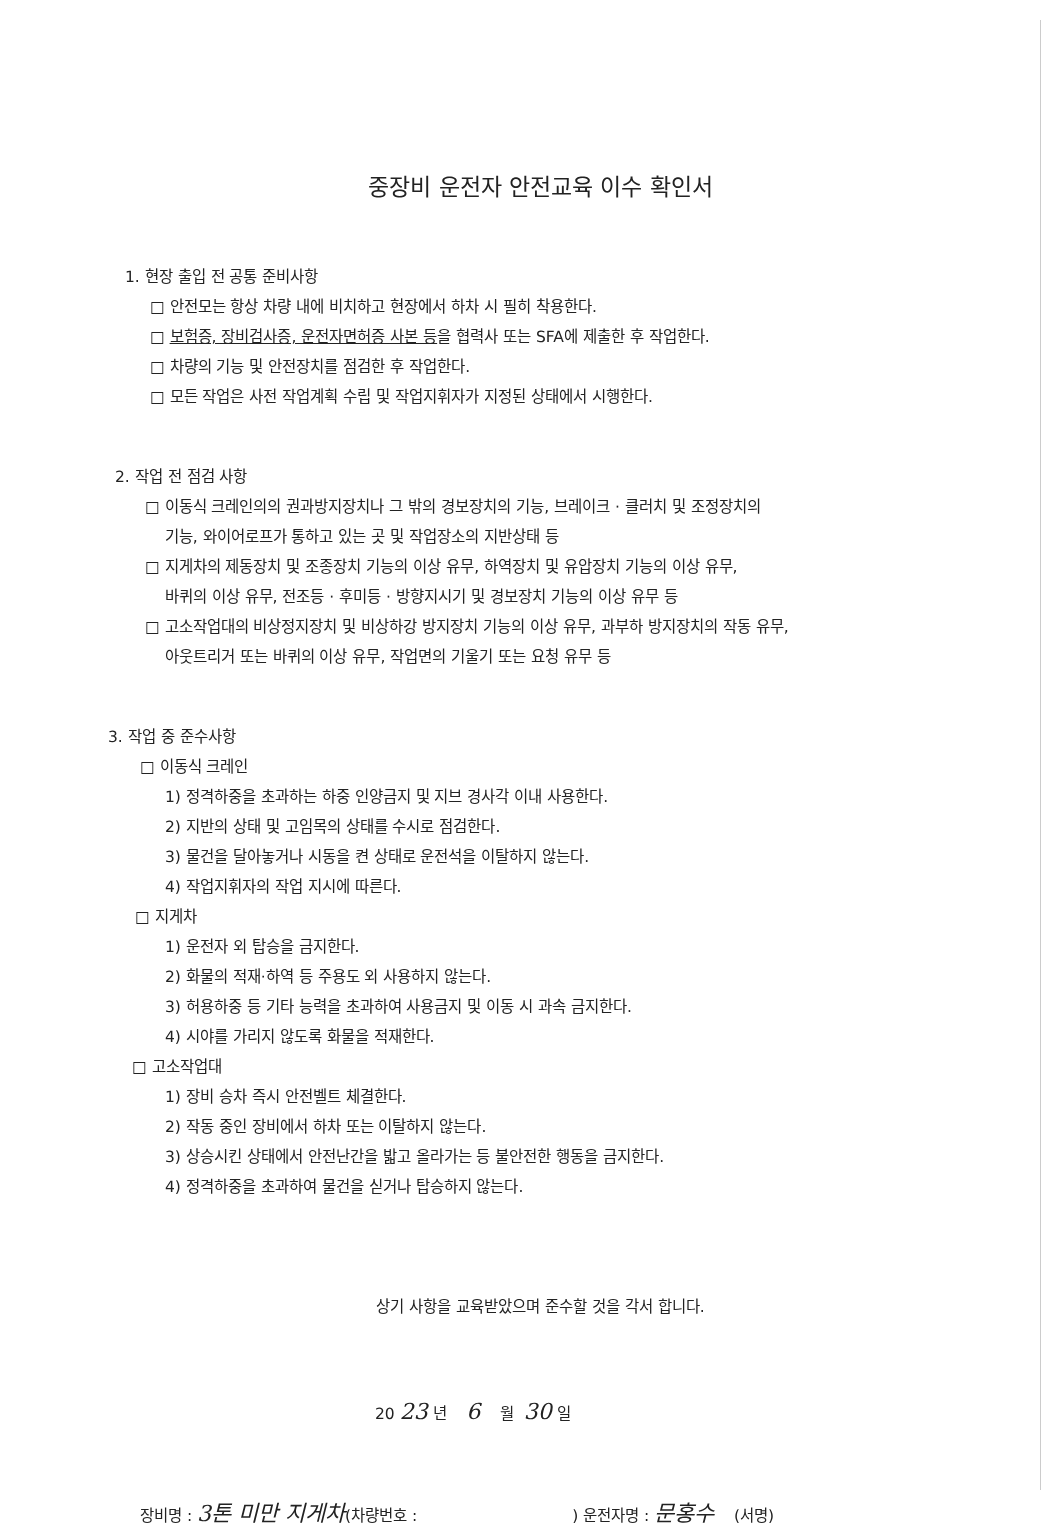중장비 운전자 안전교육 이수 확인서
1. 현장 출입 전 공통 준비사항
□ 안전모는 항상 차량 내에 비치하고 현장에서 하차 시 필히 착용한다.
□ 보험증, 장비검사증, 운전자면허증 사본 등을 협력사 또는 SFA에 제출한 후 작업한다.
□ 차량의 기능 및 안전장치를 점검한 후 작업한다.
□ 모든 작업은 사전 작업계획 수립 및 작업지휘자가 지정된 상태에서 시행한다.
2. 작업 전 점검 사항
□ 이동식 크레인의의 권과방지장치나 그 밖의 경보장치의 기능, 브레이크 · 클러치 및 조정장치의
기능, 와이어로프가 통하고 있는 곳 및 작업장소의 지반상태 등
□ 지게차의 제동장치 및 조종장치 기능의 이상 유무, 하역장치 및 유압장치 기능의 이상 유무,
바퀴의 이상 유무, 전조등 · 후미등 · 방향지시기 및 경보장치 기능의 이상 유무 등
□ 고소작업대의 비상정지장치 및 비상하강 방지장치 기능의 이상 유무, 과부하 방지장치의 작동 유무,
아웃트리거 또는 바퀴의 이상 유무, 작업면의 기울기 또는 요청 유무 등
3. 작업 중 준수사항
□ 이동식 크레인
1) 정격하중을 초과하는 하중 인양금지 및 지브 경사각 이내 사용한다.
2) 지반의 상태 및 고임목의 상태를 수시로 점검한다.
3) 물건을 달아놓거나 시동을 켠 상태로 운전석을 이탈하지 않는다.
4) 작업지휘자의 작업 지시에 따른다.
□ 지게차
1) 운전자 외 탑승을 금지한다.
2) 화물의 적재·하역 등 주용도 외 사용하지 않는다.
3) 허용하중 등 기타 능력을 초과하여 사용금지 및 이동 시 과속 금지한다.
4) 시야를 가리지 않도록 화물을 적재한다.
□ 고소작업대
1) 장비 승차 즉시 안전벨트 체결한다.
2) 작동 중인 장비에서 하차 또는 이탈하지 않는다.
3) 상승시킨 상태에서 안전난간을 밟고 올라가는 등 불안전한 행동을 금지한다.
4) 정격하중을 초과하여 물건을 싣거나 탑승하지 않는다.
상기 사항을 교육받았으며 준수할 것을 각서 합니다.
20 23 년 6 월 30 일
장비명 : 3톤 미만 지게차(차량번호 : ) 운전자명 : 문홍수 (서명)